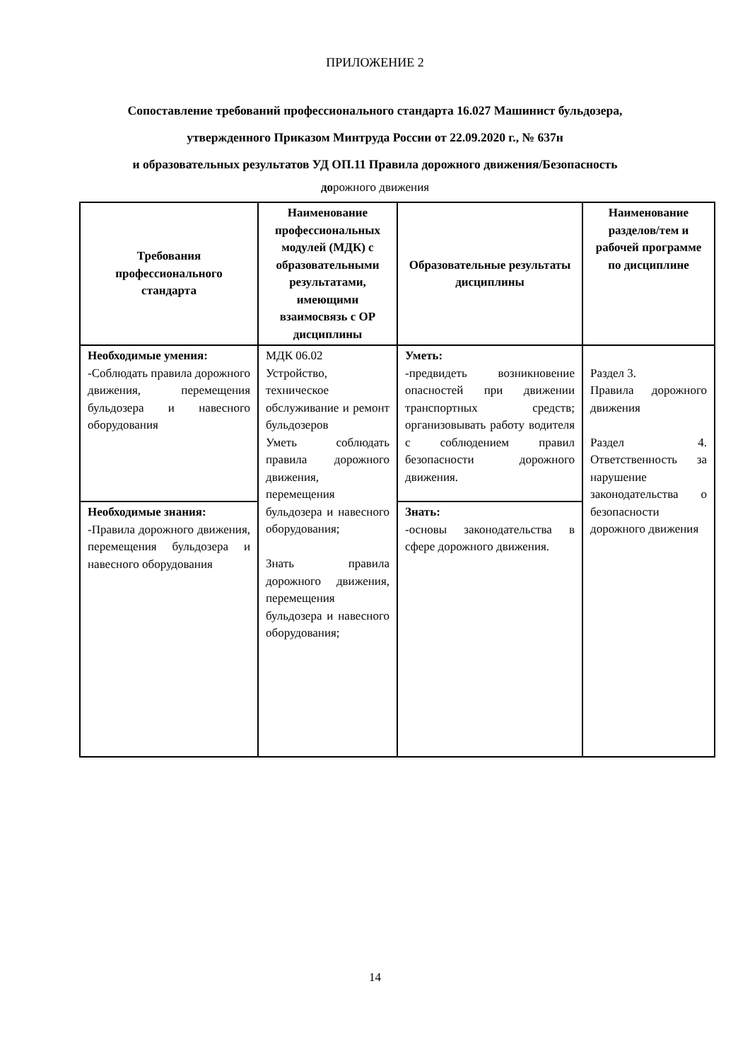ПРИЛОЖЕНИЕ 2
Сопоставление требований профессионального стандарта 16.027 Машинист бульдозера,
утвержденного Приказом Минтруда России от 22.09.2020 г., № 637н
и образовательных результатов УД ОП.11 Правила дорожного движения/Безопасность
дорожного движения
| Требования профессионального стандарта | Наименование профессиональных модулей (МДК) с образовательными результатами, имеющими взаимосвязь с ОР дисциплины | Образовательные результаты дисциплины | Наименование разделов/тем и рабочей программе по дисциплине |
| --- | --- | --- | --- |
| Необходимые умения: -Соблюдать правила дорожного движения, перемещения бульдозера и навесного оборудования | МДК 06.02 Устройство, техническое обслуживание и ремонт бульдозеров Уметь соблюдать правила дорожного движения, перемещения бульдозера и навесного оборудования; Знать правила дорожного движения, перемещения бульдозера и навесного оборудования; | Уметь: -предвидеть возникновение опасностей при движении транспортных средств; организовывать работу водителя с соблюдением правил безопасности дорожного движения. | Раздел 3. Правила дорожного движения Раздел 4. Ответственность за нарушение законодательства о безопасности дорожного движения |
| Необходимые знания: -Правила дорожного движения, перемещения бульдозера и навесного оборудования | | Знать: -основы законодательства в сфере дорожного движения. | |
14